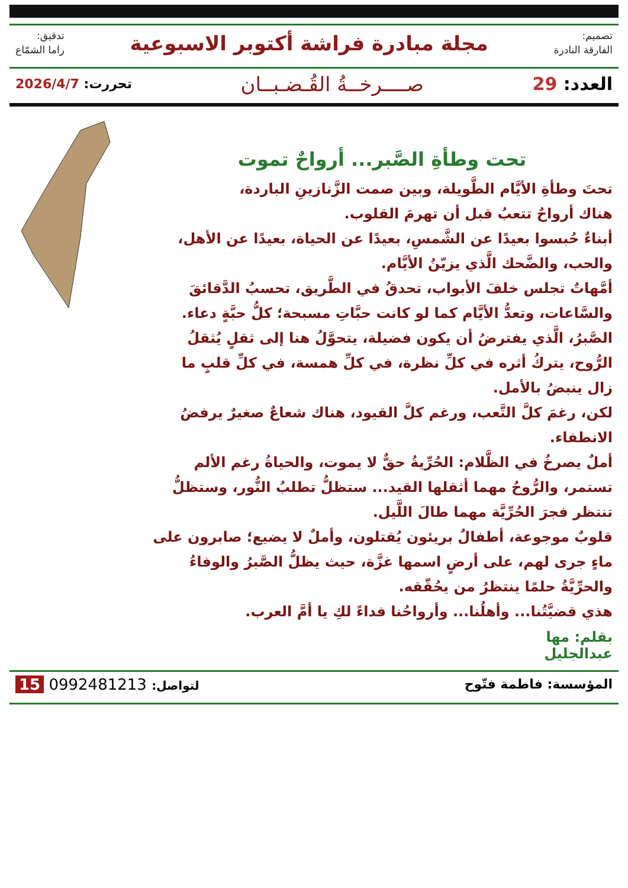تصميم:
الفارقة النادرة
مجلة مبادرة فراشة أكتوبر الاسبوعية
تدقيق:
راما الشمّاع
العدد: 29 صــــرخــةُ القُـضـبــان
تحررت: 2026/4/7
تحت وطأةِ الصَّبر... أرواحٌ تموت
تحتَ وطأةِ الأيَّام الطَّويلة، وبين صمت الزَّنازينِ الباردة،
هناك أرواحٌ تتعبُ قبل أن تهرمَ القلوب.
أبناءٌ حُبسوا بعيدًا عن الشَّمسِ، بعيدًا عن الحياة، بعيدًا عن الأهل، والحب، والضَّحك الَّذي يزيّنُ الأيَّام.
أمَّهاتٌ تجلس خلفَ الأبواب، تحدقُ في الطَّريق، تحسبُ الدَّقائقَ والسَّاعات، وتعدُّ الأيَّام كما لو كانت حبَّاتِ مسبحة؛ كلُّ حبَّةٍ دعاء.
الصَّبرُ، الَّذي يفترضُ أن يكون فضيلة، يتحوَّلُ هنا إلى ثقلٍ يُثقلُ الرُّوح، يتركُ أثره في كلِّ نظرة، في كلِّ همسة، في كلِّ قلبٍ ما زال ينبضُ بالأمل.
لكن، رغمَ كلَّ التَّعب، ورغم كلَّ القيود، هناك شعاعٌ صغيرٌ يرفضُ الانطفاء.
أملٌ يصرخُ في الظَّلام: الحُرِّيةُ حقٌّ لا يموت، والحياةُ رغم الألم تستمر، والرُّوحُ مهما أثقلها القيد... ستظلُّ تطلبُ النُّور، وستظلُّ تنتظر فجرَ الحُرِّيَّة مهما طالَ اللَّيل.
قلوبٌ موجوعة، أطفالٌ بريئون يُقتلون، وأملٌ لا يضيع؛ صابرون على ماءٍ جرى لهم، على أرضٍ اسمها غزَّة، حيث يظلُّ الصَّبرُ والوفاءُ والحرِّيَّةُ حلمًا ينتظرُ من يحُقّقه.
هذي قضيَّتُنا... وأهلُنا... وأرواحُنا فداءً لكِ يا أمَّ العرب.
بقلم: مها عبدالجليل
المؤسسة: فاطمة فتّوح لتواصل: 0992481213 15